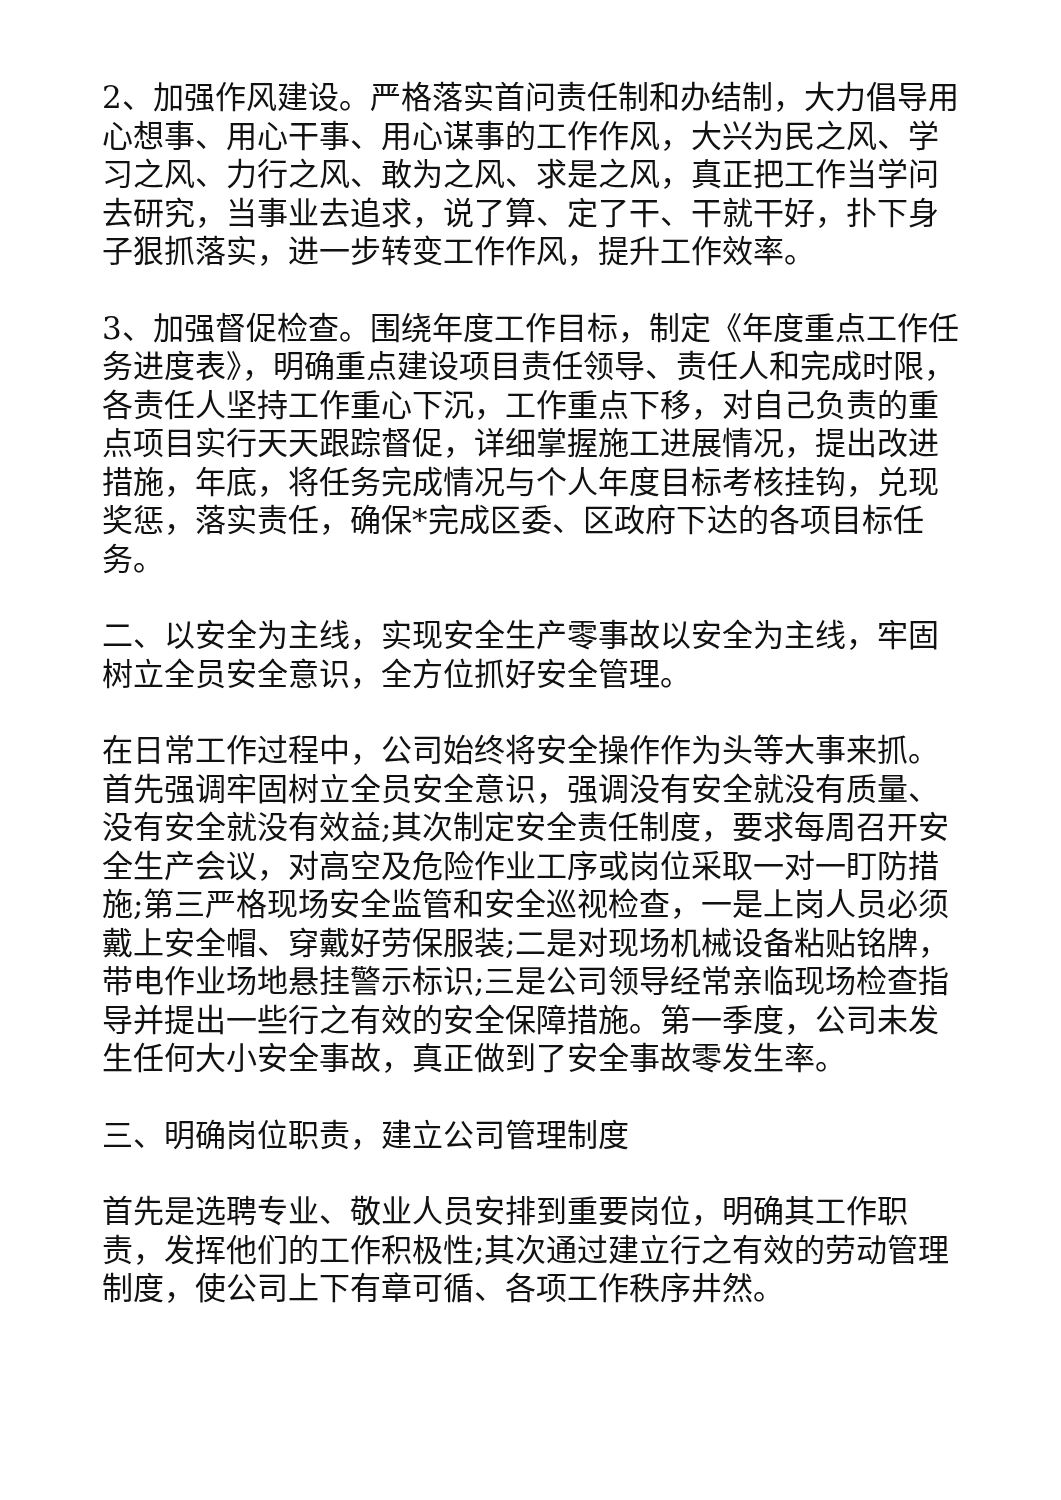2、加强作风建设。严格落实首问责任制和办结制，大力倡导用心想事、用心干事、用心谋事的工作作风，大兴为民之风、学习之风、力行之风、敢为之风、求是之风，真正把工作当学问去研究，当事业去追求，说了算、定了干、干就干好，扑下身子狠抓落实，进一步转变工作作风，提升工作效率。
3、加强督促检查。围绕年度工作目标，制定《年度重点工作任务进度表》，明确重点建设项目责任领导、责任人和完成时限，各责任人坚持工作重心下沉，工作重点下移，对自己负责的重点项目实行天天跟踪督促，详细掌握施工进展情况，提出改进措施，年底，将任务完成情况与个人年度目标考核挂钩，兑现奖惩，落实责任，确保*完成区委、区政府下达的各项目标任务。
二、以安全为主线，实现安全生产零事故以安全为主线，牢固树立全员安全意识，全方位抓好安全管理。
在日常工作过程中，公司始终将安全操作作为头等大事来抓。首先强调牢固树立全员安全意识，强调没有安全就没有质量、没有安全就没有效益;其次制定安全责任制度，要求每周召开安全生产会议，对高空及危险作业工序或岗位采取一对一盯防措施;第三严格现场安全监管和安全巡视检查，一是上岗人员必须戴上安全帽、穿戴好劳保服装;二是对现场机械设备粘贴铭牌，带电作业场地悬挂警示标识;三是公司领导经常亲临现场检查指导并提出一些行之有效的安全保障措施。第一季度，公司未发生任何大小安全事故，真正做到了安全事故零发生率。
三、明确岗位职责，建立公司管理制度
首先是选聘专业、敬业人员安排到重要岗位，明确其工作职责，发挥他们的工作积极性;其次通过建立行之有效的劳动管理制度，使公司上下有章可循、各项工作秩序井然。